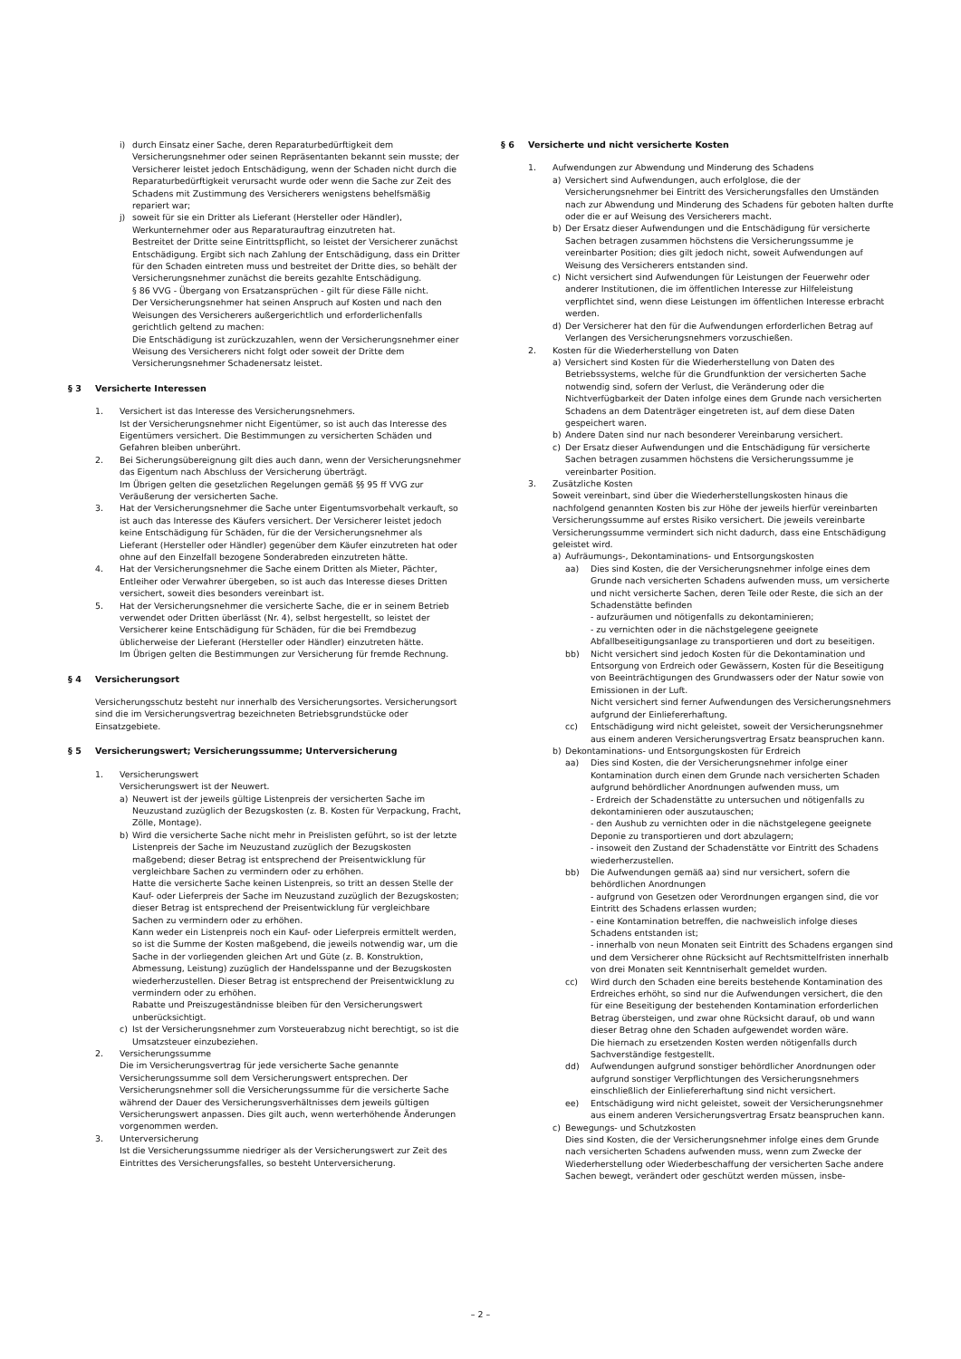i) durch Einsatz einer Sache, deren Reparaturbedürftigkeit dem Versicherungsnehmer oder seinen Repräsentanten bekannt sein musste; der Versicherer leistet jedoch Entschädigung, wenn der Schaden nicht durch die Reparaturbedürftigkeit verursacht wurde oder wenn die Sache zur Zeit des Schadens mit Zustimmung des Versicherers wenigstens behelfsmäßig repariert war;
j) soweit für sie ein Dritter als Lieferant (Hersteller oder Händler), Werkunternehmer oder aus Reparaturauftrag einzutreten hat.
Bestreitet der Dritte seine Eintrittspflicht, so leistet der Versicherer zunächst Entschädigung. Ergibt sich nach Zahlung der Entschädigung, dass ein Dritter für den Schaden eintreten muss und bestreitet der Dritte dies, so behält der Versicherungsnehmer zunächst die bereits gezahlte Entschädigung.
§ 86 VVG - Übergang von Ersatzansprüchen - gilt für diese Fälle nicht.
Der Versicherungsnehmer hat seinen Anspruch auf Kosten und nach den Weisungen des Versicherers außergerichtlich und erforderlichenfalls gerichtlich geltend zu machen:
Die Entschädigung ist zurückzuzahlen, wenn der Versicherungsnehmer einer Weisung des Versicherers nicht folgt oder soweit der Dritte dem Versicherungsnehmer Schadenersatz leistet.
§ 3 Versicherte Interessen
1. Versichert ist das Interesse des Versicherungsnehmers.
Ist der Versicherungsnehmer nicht Eigentümer, so ist auch das Interesse des Eigentümers versichert. Die Bestimmungen zu versicherten Schäden und Gefahren bleiben unberührt.
2. Bei Sicherungsübereignung gilt dies auch dann, wenn der Versicherungsnehmer das Eigentum nach Abschluss der Versicherung überträgt.
Im Übrigen gelten die gesetzlichen Regelungen gemäß §§ 95 ff VVG zur Veräußerung der versicherten Sache.
3. Hat der Versicherungsnehmer die Sache unter Eigentumsvorbehalt verkauft, so ist auch das Interesse des Käufers versichert. Der Versicherer leistet jedoch keine Entschädigung für Schäden, für die der Versicherungsnehmer als Lieferant (Hersteller oder Händler) gegenüber dem Käufer einzutreten hat oder ohne auf den Einzelfall bezogene Sonderabreden einzutreten hätte.
4. Hat der Versicherungsnehmer die Sache einem Dritten als Mieter, Pächter, Entleiher oder Verwahrer übergeben, so ist auch das Interesse dieses Dritten versichert, soweit dies besonders vereinbart ist.
5. Hat der Versicherungsnehmer die versicherte Sache, die er in seinem Betrieb verwendet oder Dritten überlässt (Nr. 4), selbst hergestellt, so leistet der Versicherer keine Entschädigung für Schäden, für die bei Fremdbezug üblicherweise der Lieferant (Hersteller oder Händler) einzutreten hätte.
Im Übrigen gelten die Bestimmungen zur Versicherung für fremde Rechnung.
§ 4 Versicherungsort
Versicherungsschutz besteht nur innerhalb des Versicherungsortes. Versicherungsort sind die im Versicherungsvertrag bezeichneten Betriebsgrundstücke oder Einsatzgebiete.
§ 5 Versicherungswert; Versicherungssumme; Unterversicherung
1. Versicherungswert
Versicherungswert ist der Neuwert.
a) Neuwert ist der jeweils gültige Listenpreis der versicherten Sache im Neuzustand zuzüglich der Bezugskosten (z. B. Kosten für Verpackung, Fracht, Zölle, Montage).
b) Wird die versicherte Sache nicht mehr in Preislisten geführt, so ist der letzte Listenpreis der Sache im Neuzustand zuzüglich der Bezugskosten maßgebend; dieser Betrag ist entsprechend der Preisentwicklung für vergleichbare Sachen zu vermindern oder zu erhöhen.
Hatte die versicherte Sache keinen Listenpreis, so tritt an dessen Stelle der Kauf- oder Lieferpreis der Sache im Neuzustand zuzüglich der Bezugskosten; dieser Betrag ist entsprechend der Preisentwicklung für vergleichbare Sachen zu vermindern oder zu erhöhen.
Kann weder ein Listenpreis noch ein Kauf- oder Lieferpreis ermittelt werden, so ist die Summe der Kosten maßgebend, die jeweils notwendig war, um die Sache in der vorliegenden gleichen Art und Güte (z. B. Konstruktion, Abmessung, Leistung) zuzüglich der Handelsspanne und der Bezugskosten wiederherzustellen. Dieser Betrag ist entsprechend der Preisentwicklung zu vermindern oder zu erhöhen.
Rabatte und Preiszugeständnisse bleiben für den Versicherungswert unberücksichtigt.
c) Ist der Versicherungsnehmer zum Vorsteuerabzug nicht berechtigt, so ist die Umsatzsteuer einzubeziehen.
2. Versicherungssumme
Die im Versicherungsvertrag für jede versicherte Sache genannte Versicherungssumme soll dem Versicherungswert entsprechen. Der Versicherungsnehmer soll die Versicherungssumme für die versicherte Sache während der Dauer des Versicherungsverhältnisses dem jeweils gültigen Versicherungswert anpassen. Dies gilt auch, wenn werterhöhende Änderungen vorgenommen werden.
3. Unterversicherung
Ist die Versicherungssumme niedriger als der Versicherungswert zur Zeit des Eintrittes des Versicherungsfalles, so besteht Unterversicherung.
§ 6 Versicherte und nicht versicherte Kosten
1. Aufwendungen zur Abwendung und Minderung des Schadens
a) Versichert sind Aufwendungen, auch erfolglose, die der Versicherungsnehmer bei Eintritt des Versicherungsfalles den Umständen nach zur Abwendung und Minderung des Schadens für geboten halten durfte oder die er auf Weisung des Versicherers macht.
b) Der Ersatz dieser Aufwendungen und die Entschädigung für versicherte Sachen betragen zusammen höchstens die Versicherungssumme je vereinbarter Position; dies gilt jedoch nicht, soweit Aufwendungen auf Weisung des Versicherers entstanden sind.
c) Nicht versichert sind Aufwendungen für Leistungen der Feuerwehr oder anderer Institutionen, die im öffentlichen Interesse zur Hilfeleistung verpflichtet sind, wenn diese Leistungen im öffentlichen Interesse erbracht werden.
d) Der Versicherer hat den für die Aufwendungen erforderlichen Betrag auf Verlangen des Versicherungsnehmers vorzuschießen.
2. Kosten für die Wiederherstellung von Daten
a) Versichert sind Kosten für die Wiederherstellung von Daten des Betriebssystems, welche für die Grundfunktion der versicherten Sache notwendig sind, sofern der Verlust, die Veränderung oder die Nichtverfügbarkeit der Daten infolge eines dem Grunde nach versicherten Schadens an dem Datenträger eingetreten ist, auf dem diese Daten gespeichert waren.
b) Andere Daten sind nur nach besonderer Vereinbarung versichert.
c) Der Ersatz dieser Aufwendungen und die Entschädigung für versicherte Sachen betragen zusammen höchstens die Versicherungssumme je vereinbarter Position.
3. Zusätzliche Kosten
Soweit vereinbart, sind über die Wiederherstellungskosten hinaus die nachfolgend genannten Kosten bis zur Höhe der jeweils hierfür vereinbarten Versicherungssumme auf erstes Risiko versichert. Die jeweils vereinbarte Versicherungssumme vermindert sich nicht dadurch, dass eine Entschädigung geleistet wird.
a) Aufräumungs-, Dekontaminations- und Entsorgungskosten
aa) Dies sind Kosten, die der Versicherungsnehmer infolge eines dem Grunde nach versicherten Schadens aufwenden muss, um versicherte und nicht versicherte Sachen, deren Teile oder Reste, die sich an der Schadenstätte befinden
- aufzuräumen und nötigenfalls zu dekontaminieren;
- zu vernichten oder in die nächstgelegene geeignete Abfallbeseitigungsanlage zu transportieren und dort zu beseitigen.
bb) Nicht versichert sind jedoch Kosten für die Dekontamination und Entsorgung von Erdreich oder Gewässern, Kosten für die Beseitigung von Beeinträchtigungen des Grundwassers oder der Natur sowie von Emissionen in der Luft.
Nicht versichert sind ferner Aufwendungen des Versicherungsnehmers aufgrund der Einliefererhaftung.
cc) Entschädigung wird nicht geleistet, soweit der Versicherungsnehmer aus einem anderen Versicherungsvertrag Ersatz beanspruchen kann.
b) Dekontaminations- und Entsorgungskosten für Erdreich
aa) Dies sind Kosten, die der Versicherungsnehmer infolge einer Kontamination durch einen dem Grunde nach versicherten Schaden aufgrund behördlicher Anordnungen aufwenden muss, um
- Erdreich der Schadenstätte zu untersuchen und nötigenfalls zu dekontaminieren oder auszutauschen;
- den Aushub zu vernichten oder in die nächstgelegene geeignete Deponie zu transportieren und dort abzulagern;
- insoweit den Zustand der Schadenstätte vor Eintritt des Schadens wiederherzustellen.
bb) Die Aufwendungen gemäß aa) sind nur versichert, sofern die behördlichen Anordnungen
- aufgrund von Gesetzen oder Verordnungen ergangen sind, die vor Eintritt des Schadens erlassen wurden;
- eine Kontamination betreffen, die nachweislich infolge dieses Schadens entstanden ist;
- innerhalb von neun Monaten seit Eintritt des Schadens ergangen sind und dem Versicherer ohne Rücksicht auf Rechtsmittelfristen innerhalb von drei Monaten seit Kenntniserhalt gemeldet wurden.
cc) Wird durch den Schaden eine bereits bestehende Kontamination des Erdreiches erhöht, so sind nur die Aufwendungen versichert, die den für eine Beseitigung der bestehenden Kontamination erforderlichen Betrag übersteigen, und zwar ohne Rücksicht darauf, ob und wann dieser Betrag ohne den Schaden aufgewendet worden wäre.
Die hiernach zu ersetzenden Kosten werden nötigenfalls durch Sachverständige festgestellt.
dd) Aufwendungen aufgrund sonstiger behördlicher Anordnungen oder aufgrund sonstiger Verpflichtungen des Versicherungsnehmers einschließlich der Einliefererhaftung sind nicht versichert.
ee) Entschädigung wird nicht geleistet, soweit der Versicherungsnehmer aus einem anderen Versicherungsvertrag Ersatz beanspruchen kann.
c) Bewegungs- und Schutzkosten
Dies sind Kosten, die der Versicherungsnehmer infolge eines dem Grunde nach versicherten Schadens aufwenden muss, wenn zum Zwecke der Wiederherstellung oder Wiederbeschaffung der versicherten Sache andere Sachen bewegt, verändert oder geschützt werden müssen, insbe-
– 2 –